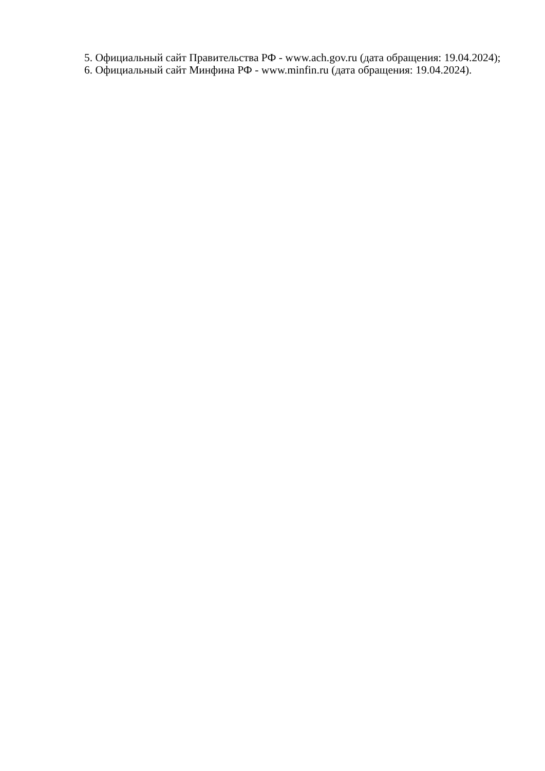5. Официальный сайт Правительства РФ - www.ach.gov.ru (дата обращения: 19.04.2024);
6. Официальный сайт Минфина РФ - www.minfin.ru (дата обращения: 19.04.2024).